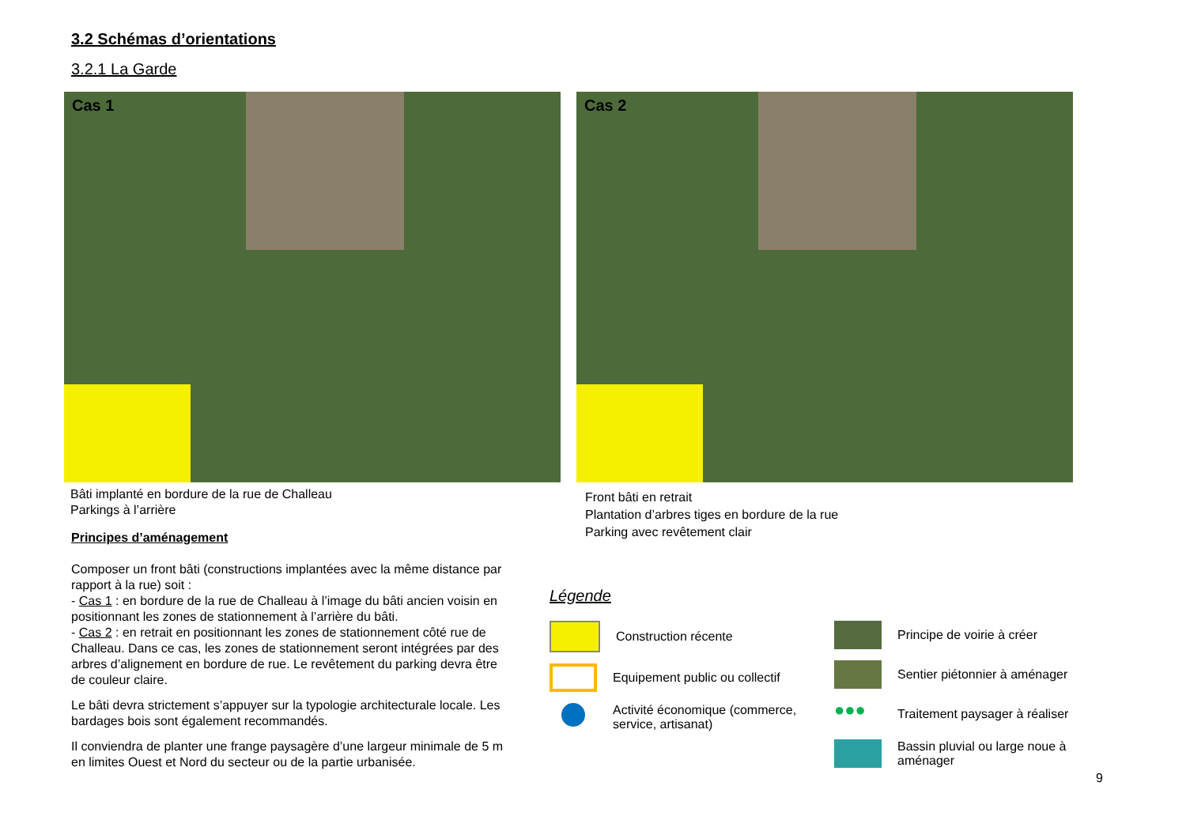3.2 Schémas d’orientations
3.2.1 La Garde
Cas 1 Cas 2
Bâti implanté en bordure de la rue de Challeau
Parkings à l’arrière
Front bâti en retrait
Plantation d’arbres tiges en bordure de la rue
Parking avec revêtement clair
Principes d’aménagement
Composer un front bâti (constructions implantées avec la même distance par rapport à la rue) soit :
- Cas 1 : en bordure de la rue de Challeau à l’image du bâti ancien voisin en positionnant les zones de stationnement à l’arrière du bâti.
- Cas 2 : en retrait en positionnant les zones de stationnement côté rue de Challeau. Dans ce cas, les zones de stationnement seront intégrées par des arbres d’alignement en bordure de rue. Le revêtement du parking devra être de couleur claire.
Le bâti devra strictement s’appuyer sur la typologie architecturale locale. Les bardages bois sont également recommandés.
Il conviendra de planter une frange paysagère d’une largeur minimale de 5 m en limites Ouest et Nord du secteur ou de la partie urbanisée.
Légende
Construction récente
Equipement public ou collectif
Activité économique (commerce, service, artisanat)
Principe de voirie à créer
Sentier piétonnier à aménager
●●●
Traitement paysager à réaliser
Bassin pluvial ou large noue à aménager
9